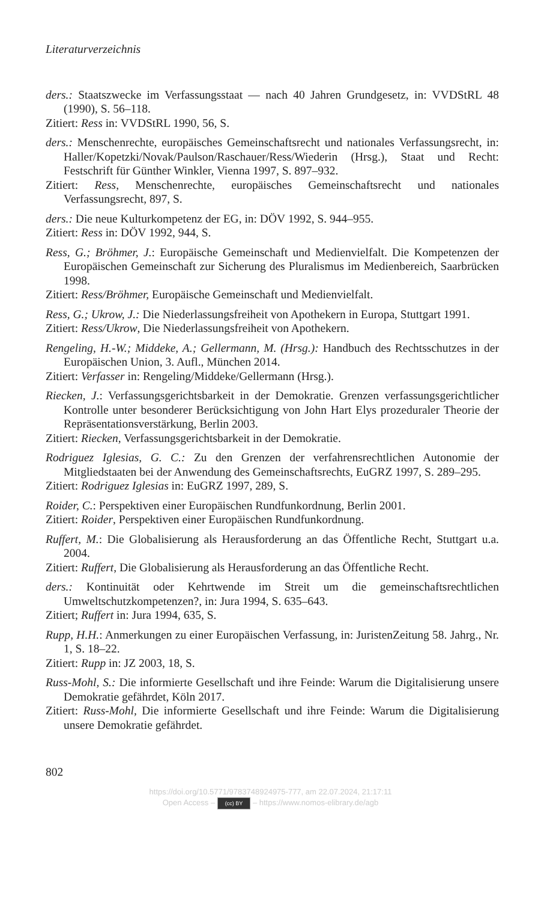Literaturverzeichnis
ders.: Staatszwecke im Verfassungsstaat — nach 40 Jahren Grundgesetz, in: VVDStRL 48 (1990), S. 56–118.
Zitiert: Ress in: VVDStRL 1990, 56, S.
ders.: Menschenrechte, europäisches Gemeinschaftsrecht und nationales Verfassungsrecht, in: Haller/Kopetzki/Novak/Paulson/Raschauer/Ress/Wiederin (Hrsg.), Staat und Recht: Festschrift für Günther Winkler, Vienna 1997, S. 897–932.
Zitiert: Ress, Menschenrechte, europäisches Gemeinschaftsrecht und nationales Verfassungsrecht, 897, S.
ders.: Die neue Kulturkompetenz der EG, in: DÖV 1992, S. 944–955.
Zitiert: Ress in: DÖV 1992, 944, S.
Ress, G.; Bröhmer, J.: Europäische Gemeinschaft und Medienvielfalt. Die Kompetenzen der Europäischen Gemeinschaft zur Sicherung des Pluralismus im Medienbereich, Saarbrücken 1998.
Zitiert: Ress/Bröhmer, Europäische Gemeinschaft und Medienvielfalt.
Ress, G.; Ukrow, J.: Die Niederlassungsfreiheit von Apothekern in Europa, Stuttgart 1991.
Zitiert: Ress/Ukrow, Die Niederlassungsfreiheit von Apothekern.
Rengeling, H.-W.; Middeke, A.; Gellermann, M. (Hrsg.): Handbuch des Rechtsschutzes in der Europäischen Union, 3. Aufl., München 2014.
Zitiert: Verfasser in: Rengeling/Middeke/Gellermann (Hrsg.).
Riecken, J.: Verfassungsgerichtsbarkeit in der Demokratie. Grenzen verfassungsgerichtlicher Kontrolle unter besonderer Berücksichtigung von John Hart Elys prozeduraler Theorie der Repräsentationsverstärkung, Berlin 2003.
Zitiert: Riecken, Verfassungsgerichtsbarkeit in der Demokratie.
Rodriguez Iglesias, G. C.: Zu den Grenzen der verfahrensrechtlichen Autonomie der Mitgliedstaaten bei der Anwendung des Gemeinschaftsrechts, EuGRZ 1997, S. 289–295.
Zitiert: Rodriguez Iglesias in: EuGRZ 1997, 289, S.
Roider, C.: Perspektiven einer Europäischen Rundfunkordnung, Berlin 2001.
Zitiert: Roider, Perspektiven einer Europäischen Rundfunkordnung.
Ruffert, M.: Die Globalisierung als Herausforderung an das Öffentliche Recht, Stuttgart u.a. 2004.
Zitiert: Ruffert, Die Globalisierung als Herausforderung an das Öffentliche Recht.
ders.: Kontinuität oder Kehrtwende im Streit um die gemeinschaftsrechtlichen Umweltschutzkompetenzen?, in: Jura 1994, S. 635–643.
Zitiert; Ruffert in: Jura 1994, 635, S.
Rupp, H.H.: Anmerkungen zu einer Europäischen Verfassung, in: JuristenZeitung 58. Jahrg., Nr. 1, S. 18–22.
Zitiert: Rupp in: JZ 2003, 18, S.
Russ-Mohl, S.: Die informierte Gesellschaft und ihre Feinde: Warum die Digitalisierung unsere Demokratie gefährdet, Köln 2017.
Zitiert: Russ-Mohl, Die informierte Gesellschaft und ihre Feinde: Warum die Digitalisierung unsere Demokratie gefährdet.
802
https://doi.org/10.5771/9783748924975-777, am 22.07.2024, 21:17:11
Open Access – (cc) BY – https://www.nomos-elibrary.de/agb